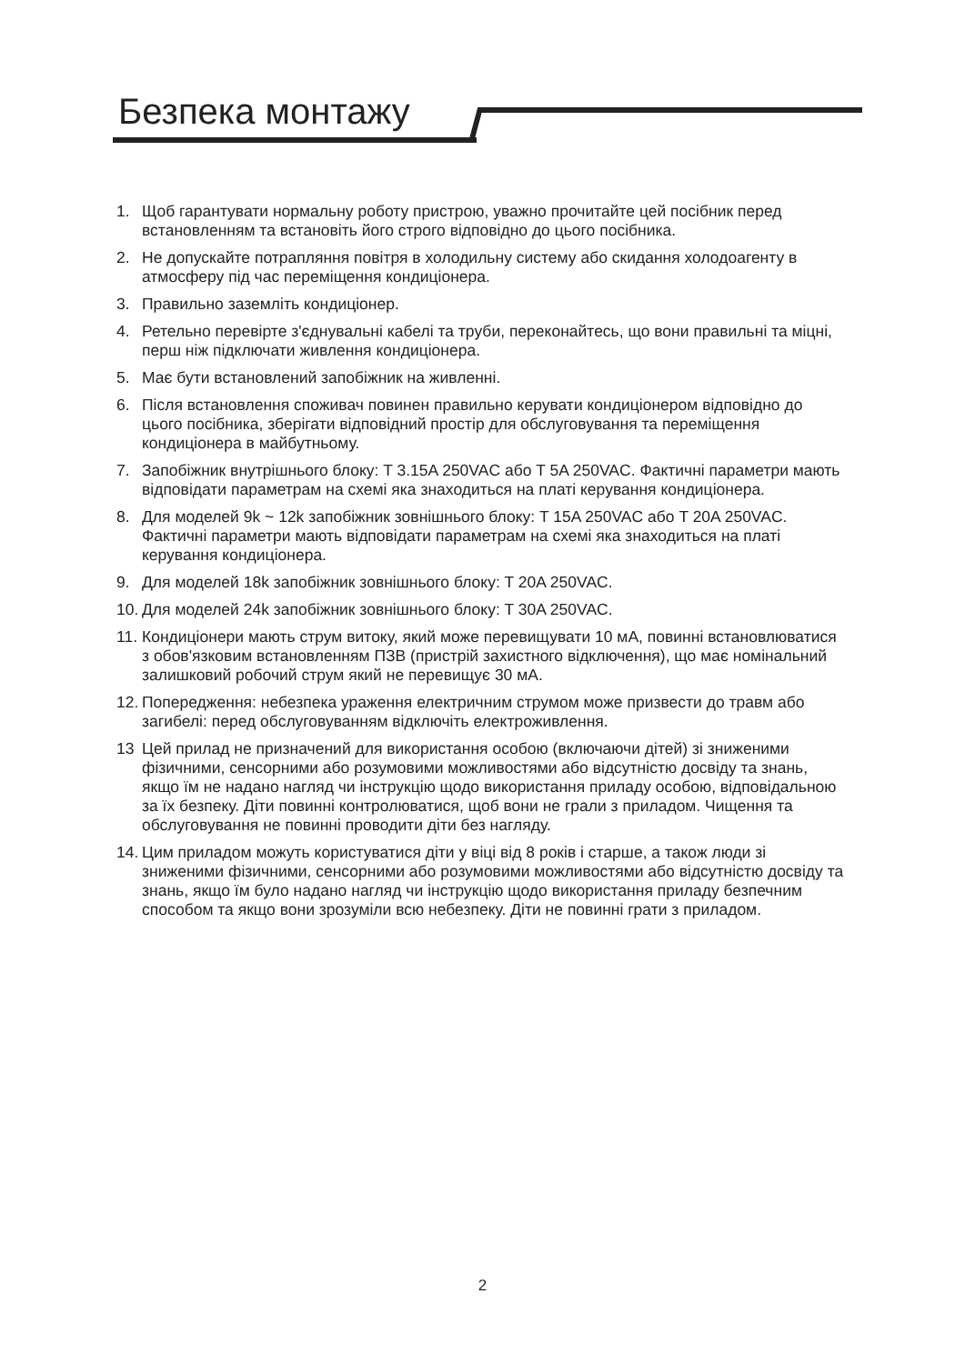Безпека монтажу
1. Щоб гарантувати нормальну роботу пристрою, уважно прочитайте цей посібник перед встановленням та встановіть його строго відповідно до цього посібника.
2. Не допускайте потрапляння повітря в холодильну систему або скидання холодоагенту в атмосферу під час переміщення кондиціонера.
3. Правильно заземліть кондиціонер.
4. Ретельно перевірте з'єднувальні кабелі та труби, переконайтесь, що вони правильні та міцні, перш ніж підключати живлення кондиціонера.
5. Має бути встановлений запобіжник на живленні.
6. Після встановлення споживач повинен правильно керувати кондиціонером відповідно до цього посібника, зберігати відповідний простір для обслуговування та переміщення кондиціонера в майбутньому.
7. Запобіжник внутрішнього блоку: T 3.15A 250VAC або T 5A 250VAC. Фактичні параметри мають відповідати параметрам на схемі яка знаходиться на платі керування кондиціонера.
8. Для моделей 9k ~ 12k запобіжник зовнішнього блоку: T 15A 250VAC або T 20A 250VAC. Фактичні параметри мають відповідати параметрам на схемі яка знаходиться на платі керування кондиціонера.
9. Для моделей 18k запобіжник зовнішнього блоку: T 20A 250VAC.
10. Для моделей 24k запобіжник зовнішнього блоку: T 30A 250VAC.
11. Кондиціонери мають струм витоку, який може перевищувати 10 мА, повинні встановлюватися з обов'язковим встановленням ПЗВ (пристрій захистного відключення), що має номінальний залишковий робочий струм який не перевищує 30 мА.
12. Попередження: небезпека ураження електричним струмом може призвести до травм або загибелі: перед обслуговуванням відключіть електроживлення.
13 Цей прилад не призначений для використання особою (включаючи дітей) зі зниженими фізичними, сенсорними або розумовими можливостями або відсутністю досвіду та знань, якщо їм не надано нагляд чи інструкцію щодо використання приладу особою, відповідальною за їх безпеку. Діти повинні контролюватися, щоб вони не грали з приладом. Чищення та обслуговування не повинні проводити діти без нагляду.
14. Цим приладом можуть користуватися діти у віці від 8 років і старше, а також люди зі зниженими фізичними, сенсорними або розумовими можливостями або відсутністю досвіду та знань, якщо їм було надано нагляд чи інструкцію щодо використання приладу безпечним способом та якщо вони зрозуміли всю небезпеку. Діти не повинні грати з приладом.
2